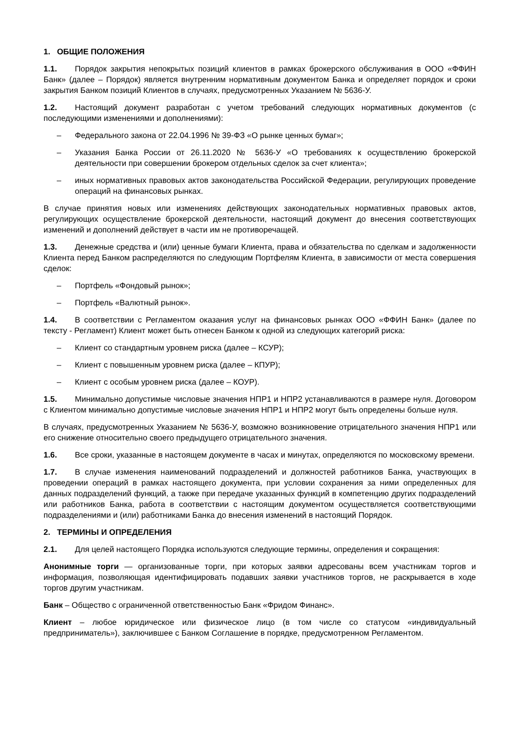1. ОБЩИЕ ПОЛОЖЕНИЯ
1.1. Порядок закрытия непокрытых позиций клиентов в рамках брокерского обслуживания в ООО «ФФИН Банк» (далее – Порядок) является внутренним нормативным документом Банка и определяет порядок и сроки закрытия Банком позиций Клиентов в случаях, предусмотренных Указанием № 5636-У.
1.2. Настоящий документ разработан с учетом требований следующих нормативных документов (с последующими изменениями и дополнениями):
– Федерального закона от 22.04.1996 № 39-ФЗ «О рынке ценных бумаг»;
– Указания Банка России от 26.11.2020 № 5636-У «О требованиях к осуществлению брокерской деятельности при совершении брокером отдельных сделок за счет клиента»;
– иных нормативных правовых актов законодательства Российской Федерации, регулирующих проведение операций на финансовых рынках.
В случае принятия новых или изменениях действующих законодательных нормативных правовых актов, регулирующих осуществление брокерской деятельности, настоящий документ до внесения соответствующих изменений и дополнений действует в части им не противоречащей.
1.3. Денежные средства и (или) ценные бумаги Клиента, права и обязательства по сделкам и задолженности Клиента перед Банком распределяются по следующим Портфелям Клиента, в зависимости от места совершения сделок:
– Портфель «Фондовый рынок»;
– Портфель «Валютный рынок».
1.4. В соответствии с Регламентом оказания услуг на финансовых рынках ООО «ФФИН Банк» (далее по тексту - Регламент) Клиент может быть отнесен Банком к одной из следующих категорий риска:
– Клиент со стандартным уровнем риска (далее – КСУР);
– Клиент с повышенным уровнем риска (далее – КПУР);
– Клиент с особым уровнем риска (далее – КОУР).
1.5. Минимально допустимые числовые значения НПР1 и НПР2 устанавливаются в размере нуля. Договором с Клиентом минимально допустимые числовые значения НПР1 и НПР2 могут быть определены больше нуля.
В случаях, предусмотренных Указанием № 5636-У, возможно возникновение отрицательного значения НПР1 или его снижение относительно своего предыдущего отрицательного значения.
1.6. Все сроки, указанные в настоящем документе в часах и минутах, определяются по московскому времени.
1.7. В случае изменения наименований подразделений и должностей работников Банка, участвующих в проведении операций в рамках настоящего документа, при условии сохранения за ними определенных для данных подразделений функций, а также при передаче указанных функций в компетенцию других подразделений или работников Банка, работа в соответствии с настоящим документом осуществляется соответствующими подразделениями и (или) работниками Банка до внесения изменений в настоящий Порядок.
2. ТЕРМИНЫ И ОПРЕДЕЛЕНИЯ
2.1. Для целей настоящего Порядка используются следующие термины, определения и сокращения:
Анонимные торги — организованные торги, при которых заявки адресованы всем участникам торгов и информация, позволяющая идентифицировать подавших заявки участников торгов, не раскрывается в ходе торгов другим участникам.
Банк – Общество с ограниченной ответственностью Банк «Фридом Финанс».
Клиент – любое юридическое или физическое лицо (в том числе со статусом «индивидуальный предприниматель»), заключившее с Банком Соглашение в порядке, предусмотренном Регламентом.